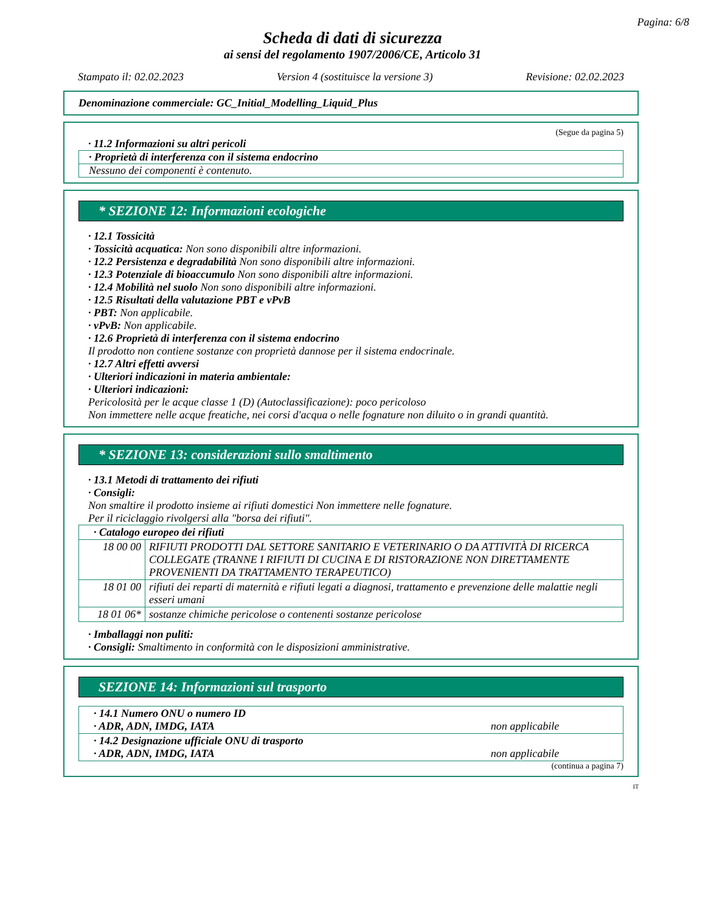Pagina: 6/8
Scheda di dati di sicurezza
ai sensi del regolamento 1907/2006/CE, Articolo 31
Stampato il: 02.02.2023 Version 4 (sostituisce la versione 3) Revisione: 02.02.2023
Denominazione commerciale: GC_Initial_Modelling_Liquid_Plus
(Segue da pagina 5)
· 11.2 Informazioni su altri pericoli
· Proprietà di interferenza con il sistema endocrino
Nessuno dei componenti è contenuto.
* SEZIONE 12: Informazioni ecologiche
· 12.1 Tossicità
· Tossicità acquatica: Non sono disponibili altre informazioni.
· 12.2 Persistenza e degradabilità Non sono disponibili altre informazioni.
· 12.3 Potenziale di bioaccumulo Non sono disponibili altre informazioni.
· 12.4 Mobilità nel suolo Non sono disponibili altre informazioni.
· 12.5 Risultati della valutazione PBT e vPvB
· PBT: Non applicabile.
· vPvB: Non applicabile.
· 12.6 Proprietà di interferenza con il sistema endocrino
Il prodotto non contiene sostanze con proprietà dannose per il sistema endocrinale.
· 12.7 Altri effetti avversi
· Ulteriori indicazioni in materia ambientale:
· Ulteriori indicazioni:
Pericolosità per le acque classe 1 (D) (Autoclassificazione): poco pericoloso
Non immettere nelle acque freatiche, nei corsi d'acqua o nelle fognature non diluito o in grandi quantità.
* SEZIONE 13: considerazioni sullo smaltimento
· 13.1 Metodi di trattamento dei rifiuti
· Consigli:
Non smaltire il prodotto insieme ai rifiuti domestici Non immettere nelle fognature.
Per il riciclaggio rivolgersi alla "borsa dei rifiuti".
| · Catalogo europeo dei rifiuti | |
| 18 00 00 | RIFIUTI PRODOTTI DAL SETTORE SANITARIO E VETERINARIO O DA ATTIVITÀ DI RICERCA COLLEGATE (TRANNE I RIFIUTI DI CUCINA E DI RISTORAZIONE NON DIRETTAMENTE PROVENIENTI DA TRATTAMENTO TERAPEUTICO) |
| 18 01 00 | rifiuti dei reparti di maternità e rifiuti legati a diagnosi, trattamento e prevenzione delle malattie negli esseri umani |
| 18 01 06* | sostanze chimiche pericolose o contenenti sostanze pericolose |
· Imballaggi non puliti:
· Consigli: Smaltimento in conformità con le disposizioni amministrative.
SEZIONE 14: Informazioni sul trasporto
| · 14.1 Numero ONU o numero ID · ADR, ADN, IMDG, IATA | non applicabile |
| · 14.2 Designazione ufficiale ONU di trasporto · ADR, ADN, IMDG, IATA | non applicabile |
(continua a pagina 7)
IT